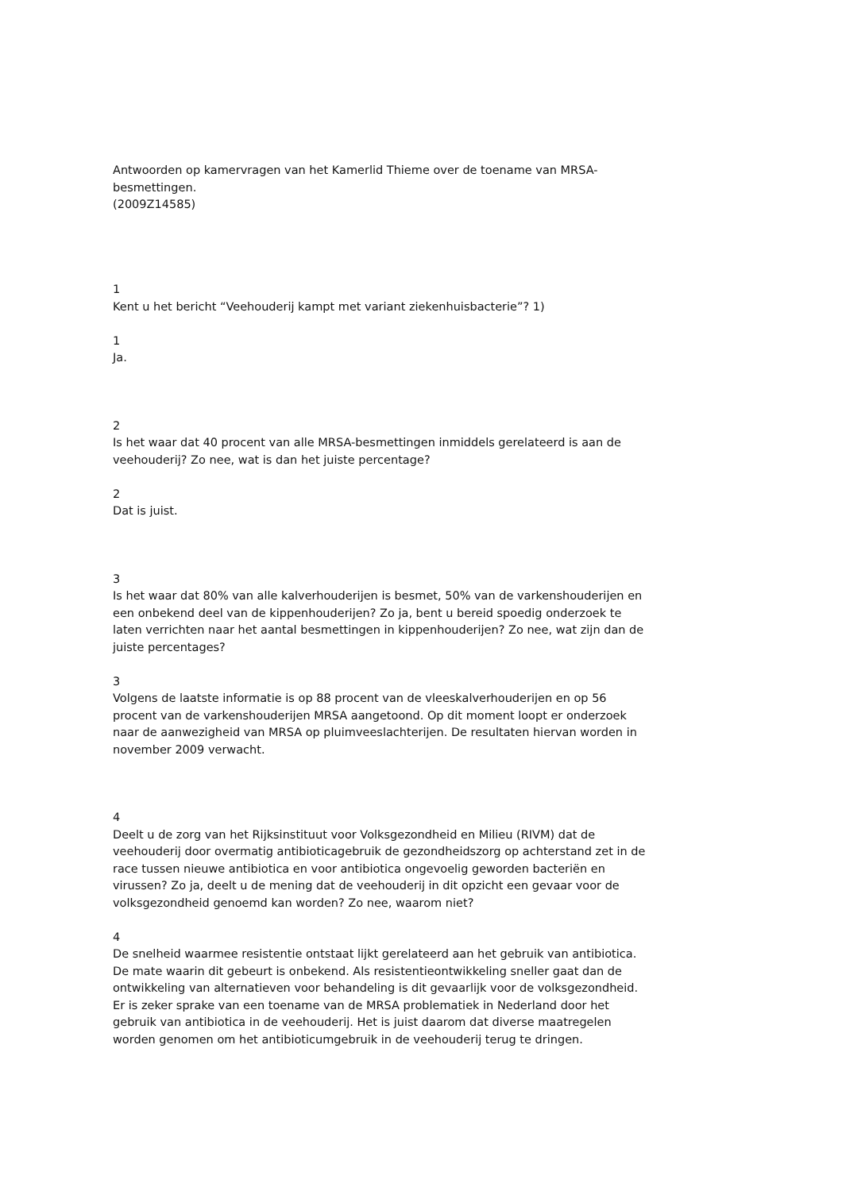Antwoorden op kamervragen van het Kamerlid Thieme over de toename van MRSA-besmettingen.
(2009Z14585)
1
Kent u het bericht “Veehouderij kampt met variant ziekenhuisbacterie”? 1)
1
Ja.
2
Is het waar dat 40 procent van alle MRSA-besmettingen inmiddels gerelateerd is aan de veehouderij? Zo nee, wat is dan het juiste percentage?
2
Dat is juist.
3
Is het waar dat 80% van alle kalverhouderijen is besmet, 50% van de varkenshouderijen en een onbekend deel van de kippenhouderijen? Zo ja, bent u bereid spoedig onderzoek te laten verrichten naar het aantal besmettingen in kippenhouderijen? Zo nee, wat zijn dan de juiste percentages?
3
Volgens de laatste informatie is op 88 procent van de vleeskalverhouderijen en op 56 procent van de varkenshouderijen MRSA aangetoond. Op dit moment loopt er onderzoek naar de aanwezigheid van MRSA op pluimveeslachterijen. De resultaten hiervan worden in november 2009 verwacht.
4
Deelt u de zorg van het Rijksinstituut voor Volksgezondheid en Milieu (RIVM) dat de veehouderij door overmatig antibioticagebruik de gezondheidszorg op achterstand zet in de race tussen nieuwe antibiotica en voor antibiotica ongevoelig geworden bacteriën en virussen? Zo ja, deelt u de mening dat de veehouderij in dit opzicht een gevaar voor de volksgezondheid genoemd kan worden? Zo nee, waarom niet?
4
De snelheid waarmee resistentie ontstaat lijkt gerelateerd aan het gebruik van antibiotica. De mate waarin dit gebeurt is onbekend. Als resistentieontwikkeling sneller gaat dan de ontwikkeling van alternatieven voor behandeling is dit gevaarlijk voor de volksgezondheid. Er is zeker sprake van een toename van de MRSA problematiek in Nederland door het gebruik van antibiotica in de veehouderij. Het is juist daarom dat diverse maatregelen worden genomen om het antibioticumgebruik in de veehouderij terug te dringen.